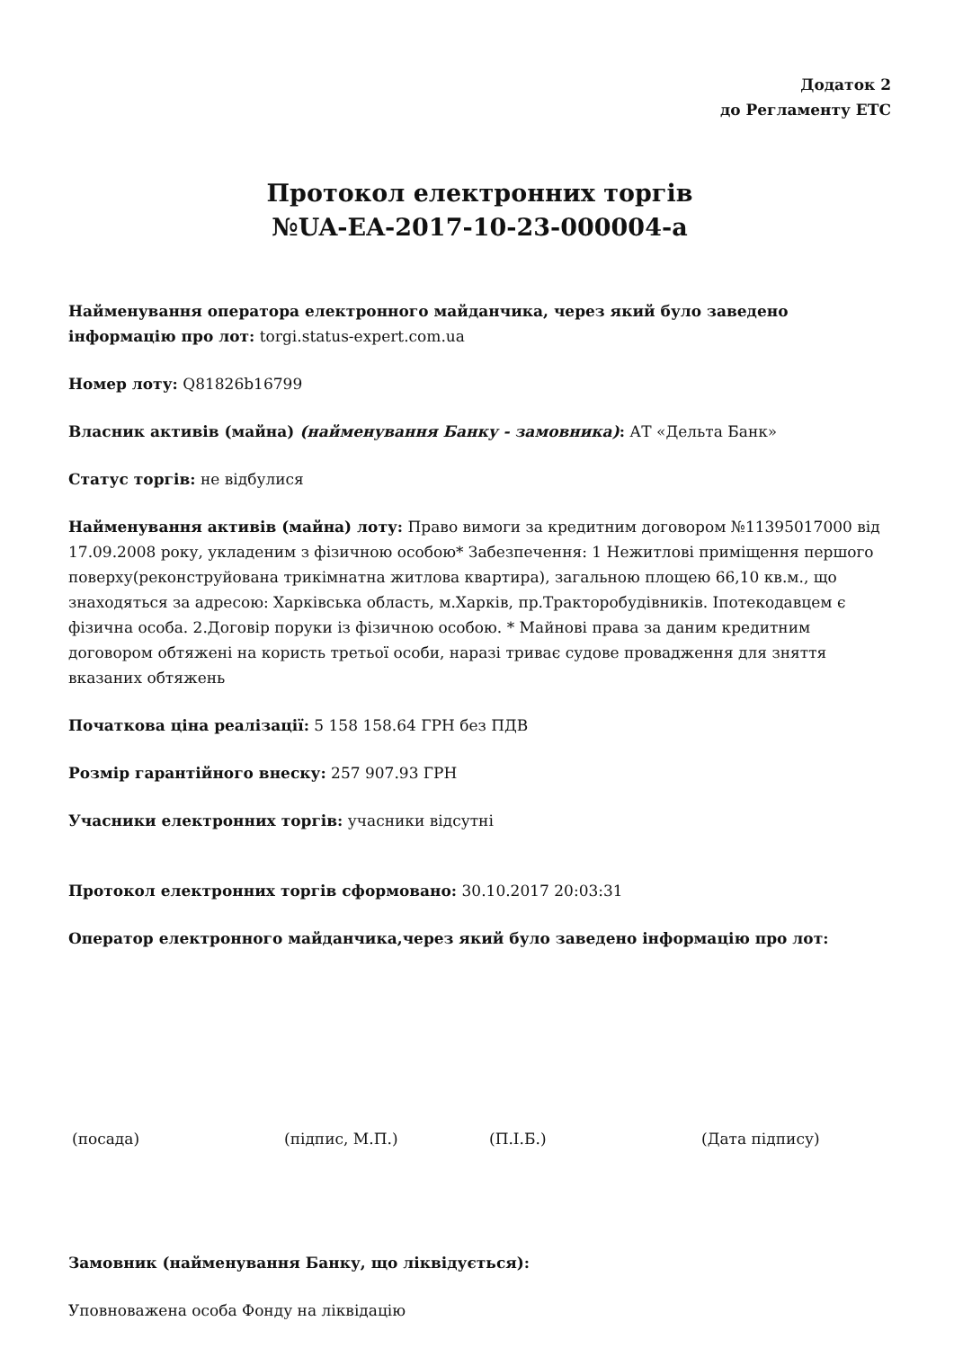Додаток 2
до Регламенту ЕТС
Протокол електронних торгів
№UA-EA-2017-10-23-000004-a
Найменування оператора електронного майданчика, через який було заведено інформацію про лот: torgi.status-expert.com.ua
Номер лоту: Q81826b16799
Власник активів (майна) (найменування Банку - замовника): АТ «Дельта Банк»
Статус торгів: не відбулися
Найменування активів (майна) лоту: Право вимоги за кредитним договором №11395017000 від 17.09.2008 року, укладеним з фізичною особою* Забезпечення: 1 Нежитлові приміщення першого поверху(реконструйована трикімнатна житлова квартира), загальною площею 66,10 кв.м., що знаходяться за адресою: Харківська область, м.Харків, пр.Тракторобудівників. Іпотекодавцем є фізична особа. 2.Договір поруки із фізичною особою. * Майнові права за даним кредитним договором обтяжені на користь третьої особи, наразі триває судове провадження для зняття вказаних обтяжень
Початкова ціна реалізації: 5 158 158.64 ГРН без ПДВ
Розмір гарантійного внеску: 257 907.93 ГРН
Учасники електронних торгів: учасники відсутні
Протокол електронних торгів сформовано: 30.10.2017 20:03:31
Оператор електронного майданчика,через який було заведено інформацію про лот:
(посада) (підпис, М.П.) (П.І.Б.) (Дата підпису)
Замовник (найменування Банку, що ліквідується):
Уповноважена особа Фонду на ліквідацію